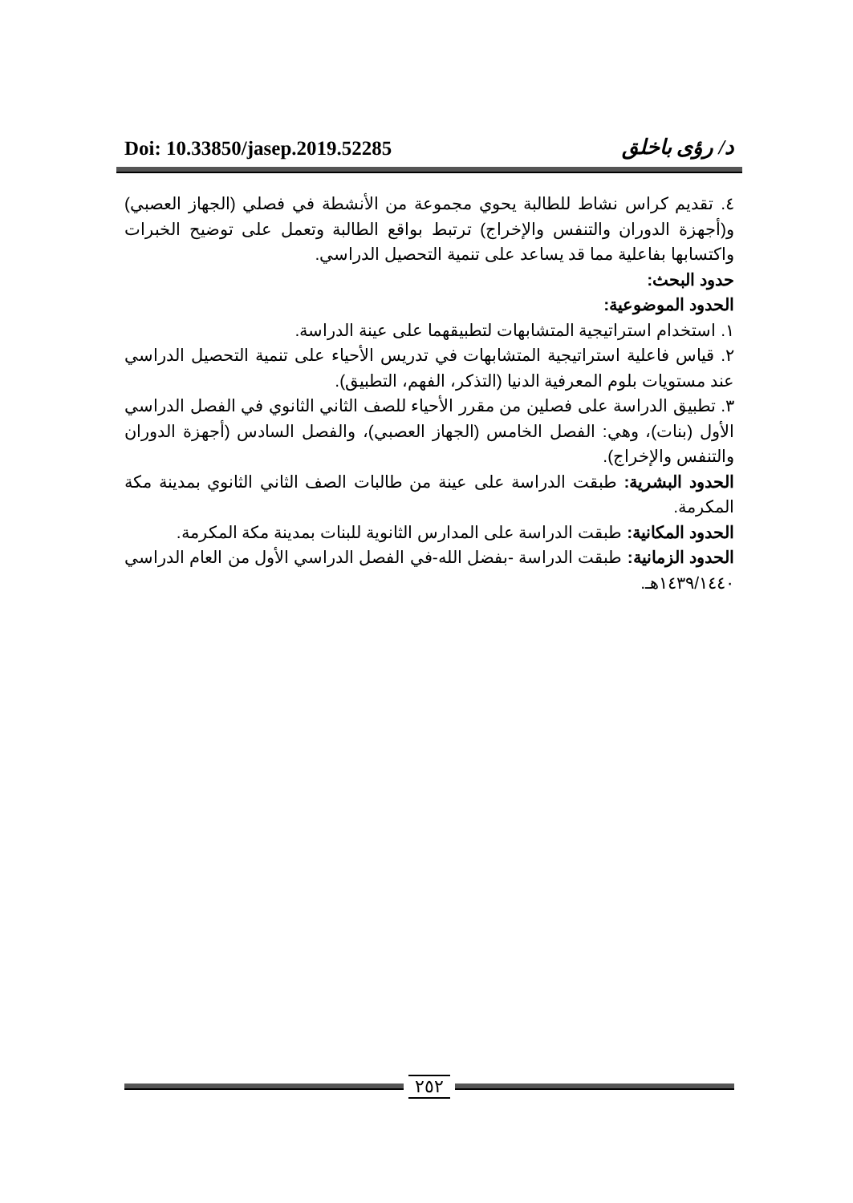Doi: 10.33850/jasep.2019.52285 د/ رؤى باخلق
٤. تقديم كراس نشاط للطالبة يحوي مجموعة من الأنشطة في فصلي (الجهاز العصبي) و(أجهزة الدوران والتنفس والإخراج) ترتبط بواقع الطالبة وتعمل على توضيح الخبرات واكتسابها بفاعلية مما قد يساعد على تنمية التحصيل الدراسي.
حدود البحث:
الحدود الموضوعية:
١. استخدام استراتيجية المتشابهات لتطبيقهما على عينة الدراسة.
٢. قياس فاعلية استراتيجية المتشابهات في تدريس الأحياء على تنمية التحصيل الدراسي عند مستويات بلوم المعرفية الدنيا (التذكر، الفهم، التطبيق).
٣. تطبيق الدراسة على فصلين من مقرر الأحياء للصف الثاني الثانوي في الفصل الدراسي الأول (بنات)، وهي: الفصل الخامس (الجهاز العصبي)، والفصل السادس (أجهزة الدوران والتنفس والإخراج).
الحدود البشرية: طبقت الدراسة على عينة من طالبات الصف الثاني الثانوي بمدينة مكة المكرمة.
الحدود المكانية: طبقت الدراسة على المدارس الثانوية للبنات بمدينة مكة المكرمة.
الحدود الزمانية: طبقت الدراسة -بفضل الله-في الفصل الدراسي الأول من العام الدراسي ١٤٣٩/١٤٤٠هـ.
٢٥٢